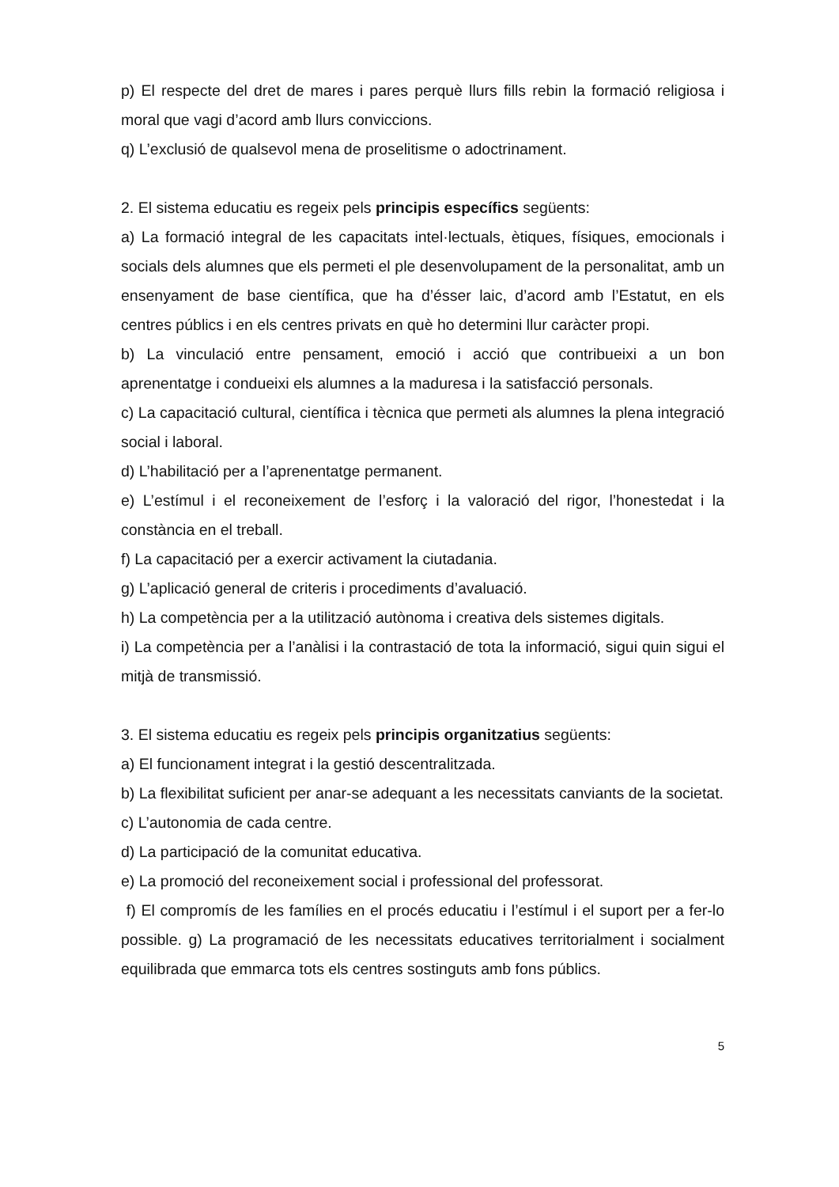p) El respecte del dret de mares i pares perquè llurs fills rebin la formació religiosa i moral que vagi d’acord amb llurs conviccions.
q) L’exclusió de qualsevol mena de proselitisme o adoctrinament.
2. El sistema educatiu es regeix pels principis específics següents:
a) La formació integral de les capacitats intel·lectuals, ètiques, físiques, emocionals i socials dels alumnes que els permeti el ple desenvolupament de la personalitat, amb un ensenyament de base científica, que ha d’ésser laic, d’acord amb l’Estatut, en els centres públics i en els centres privats en què ho determini llur caràcter propi.
b) La vinculació entre pensament, emoció i acció que contribueixi a un bon aprenentatge i condueixi els alumnes a la maduresa i la satisfacció personals.
c) La capacitació cultural, científica i tècnica que permeti als alumnes la plena integració social i laboral.
d) L’habilitació per a l’aprenentatge permanent.
e) L’estímul i el reconeixement de l’esforç i la valoració del rigor, l’honestedat i la constància en el treball.
f) La capacitació per a exercir activament la ciutadania.
g) L’aplicació general de criteris i procediments d’avaluació.
h) La competència per a la utilització autònoma i creativa dels sistemes digitals.
i) La competència per a l’anàlisi i la contrastació de tota la informació, sigui quin sigui el mitjà de transmissió.
3. El sistema educatiu es regeix pels principis organitzatius següents:
a) El funcionament integrat i la gestió descentralitzada.
b) La flexibilitat suficient per anar-se adequant a les necessitats canviants de la societat.
c) L’autonomia de cada centre.
d) La participació de la comunitat educativa.
e) La promoció del reconeixement social i professional del professorat.
f) El compromís de les famílies en el procés educatiu i l’estímul i el suport per a fer-lo possible. g) La programació de les necessitats educatives territorialment i socialment equilibrada que emmarca tots els centres sostinguts amb fons públics.
5